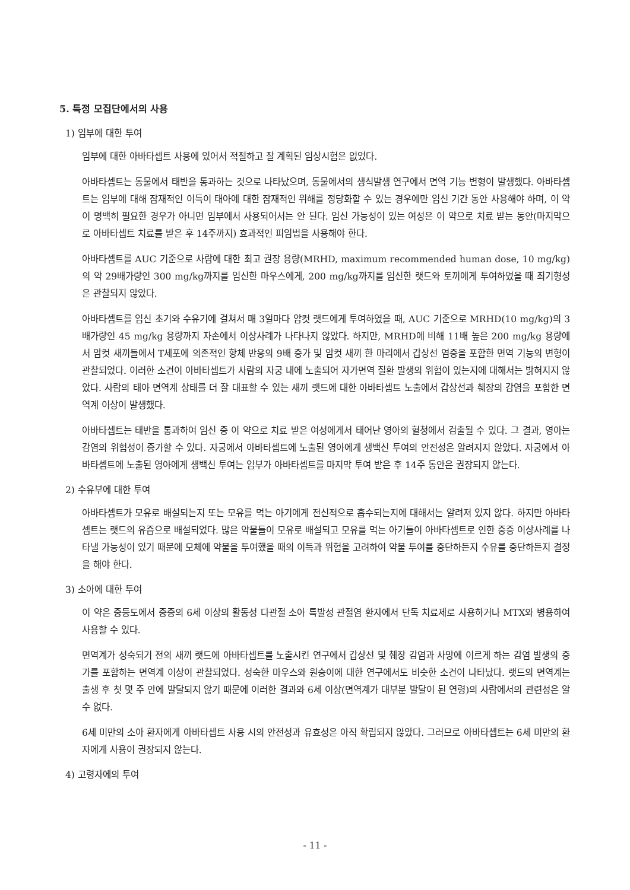5. 특정 모집단에서의 사용
1) 임부에 대한 투여
임부에 대한 아바타셉트 사용에 있어서 적절하고 잘 계획된 임상시험은 없었다.
아바타셉트는 동물에서 태반을 통과하는 것으로 나타났으며, 동물에서의 생식발생 연구에서 면역 기능 변형이 발생했다. 아바타셉트는 임부에 대해 잠재적인 이득이 태아에 대한 잠재적인 위해를 정당화할 수 있는 경우에만 임신 기간 동안 사용해야 하며, 이 약이 명백히 필요한 경우가 아니면 임부에서 사용되어서는 안 된다. 임신 가능성이 있는 여성은 이 약으로 치료 받는 동안(마지막으로 아바타셉트 치료를 받은 후 14주까지) 효과적인 피임법을 사용해야 한다.
아바타셉트를 AUC 기준으로 사람에 대한 최고 권장 용량(MRHD, maximum recommended human dose, 10 mg/kg)의 약 29배가량인 300 mg/kg까지를 임신한 마우스에게, 200 mg/kg까지를 임신한 랫드와 토끼에게 투여하였을 때 최기형성은 관찰되지 않았다.
아바타셉트를 임신 초기와 수유기에 걸쳐서 매 3일마다 암컷 랫드에게 투여하였을 때, AUC 기준으로 MRHD(10 mg/kg)의 3배가량인 45 mg/kg 용량까지 자손에서 이상사례가 나타나지 않았다. 하지만, MRHD에 비해 11배 높은 200 mg/kg 용량에서 암컷 새끼들에서 T세포에 의존적인 항체 반응의 9배 증가 및 암컷 새끼 한 마리에서 갑상선 염증을 포함한 면역 기능의 변형이 관찰되었다. 이러한 소견이 아바타셉트가 사람의 자궁 내에 노출되어 자가면역 질환 발생의 위험이 있는지에 대해서는 밝혀지지 않았다. 사람의 태아 면역계 상태를 더 잘 대표할 수 있는 새끼 랫드에 대한 아바타셉트 노출에서 갑상선과 췌장의 감염을 포함한 면역계 이상이 발생했다.
아바타셉트는 태반을 통과하여 임신 중 이 약으로 치료 받은 여성에게서 태어난 영아의 혈청에서 검출될 수 있다. 그 결과, 영아는 감염의 위험성이 증가할 수 있다. 자궁에서 아바타셉트에 노출된 영아에게 생백신 투여의 안전성은 알려지지 않았다. 자궁에서 아바타셉트에 노출된 영아에게 생백신 투여는 임부가 아바타셉트를 마지막 투여 받은 후 14주 동안은 권장되지 않는다.
2) 수유부에 대한 투여
아바타셉트가 모유로 배설되는지 또는 모유를 먹는 아기에게 전신적으로 흡수되는지에 대해서는 알려져 있지 않다. 하지만 아바타셉트는 랫드의 유즙으로 배설되었다. 많은 약물들이 모유로 배설되고 모유를 먹는 아기들이 아바타셉트로 인한 중증 이상사례를 나타낼 가능성이 있기 때문에 모체에 약물을 투여했을 때의 이득과 위험을 고려하여 약물 투여를 중단하든지 수유를 중단하든지 결정을 해야 한다.
3) 소아에 대한 투여
이 약은 중등도에서 중증의 6세 이상의 활동성 다관절 소아 특발성 관절염 환자에서 단독 치료제로 사용하거나 MTX와 병용하여 사용할 수 있다.
면역계가 성숙되기 전의 새끼 랫드에 아바타셉트를 노출시킨 연구에서 갑상선 및 췌장 감염과 사망에 이르게 하는 감염 발생의 증가를 포함하는 면역계 이상이 관찰되었다. 성숙한 마우스와 원숭이에 대한 연구에서도 비슷한 소견이 나타났다. 랫드의 면역계는 출생 후 첫 몇 주 안에 발달되지 않기 때문에 이러한 결과와 6세 이상(면역계가 대부분 발달이 된 연령)의 사람에서의 관련성은 알 수 없다.
6세 미만의 소아 환자에게 아바타셉트 사용 시의 안전성과 유효성은 아직 확립되지 않았다. 그러므로 아바타셉트는 6세 미만의 환자에게 사용이 권장되지 않는다.
4) 고령자에의 투여
- 11 -